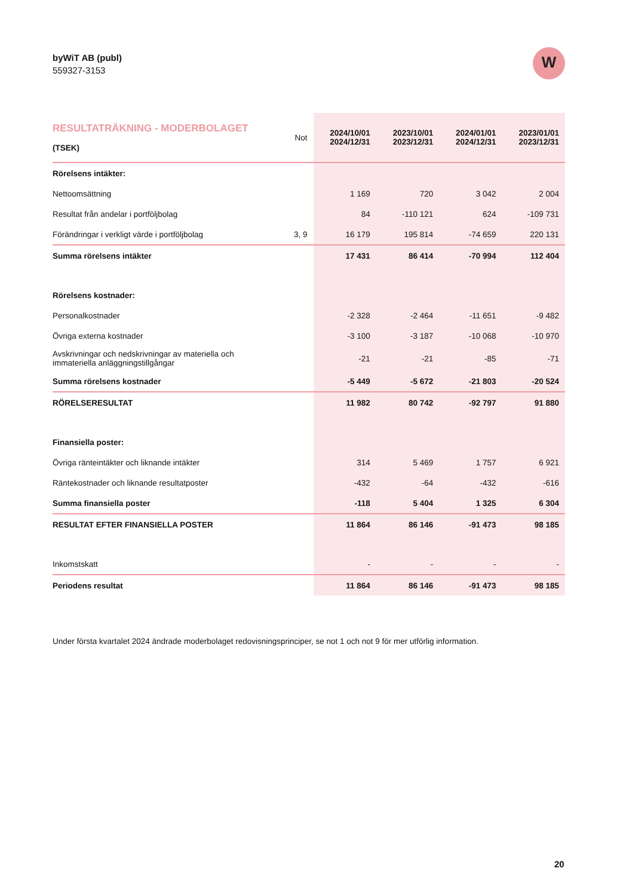byWiT AB (publ)
559327-3153
W
| RESULTATRÄKNING - MODERBOLAGET (TSEK) | Not | 2024/10/01 2024/12/31 | 2023/10/01 2023/12/31 | 2024/01/01 2024/12/31 | 2023/01/01 2023/12/31 |
| --- | --- | --- | --- | --- | --- |
| Rörelsens intäkter: | | | | | |
| Nettoomsättning | | 1 169 | 720 | 3 042 | 2 004 |
| Resultat från andelar i portföljbolag | | 84 | -110 121 | 624 | -109 731 |
| Förändringar i verkligt värde i portföljbolag | 3, 9 | 16 179 | 195 814 | -74 659 | 220 131 |
| Summa rörelsens intäkter | | 17 431 | 86 414 | -70 994 | 112 404 |
| Rörelsens kostnader: | | | | | |
| Personalkostnader | | -2 328 | -2 464 | -11 651 | -9 482 |
| Övriga externa kostnader | | -3 100 | -3 187 | -10 068 | -10 970 |
| Avskrivningar och nedskrivningar av materiella och immateriella anläggningstillgångar | | -21 | -21 | -85 | -71 |
| Summa rörelsens kostnader | | -5 449 | -5 672 | -21 803 | -20 524 |
| RÖRELSERESULTAT | | 11 982 | 80 742 | -92 797 | 91 880 |
| Finansiella poster: | | | | | |
| Övriga ränteintäkter och liknande intäkter | | 314 | 5 469 | 1 757 | 6 921 |
| Räntekostnader och liknande resultatposter | | -432 | -64 | -432 | -616 |
| Summa finansiella poster | | -118 | 5 404 | 1 325 | 6 304 |
| RESULTAT EFTER FINANSIELLA POSTER | | 11 864 | 86 146 | -91 473 | 98 185 |
| Inkomstskatt | | - | - | - | - |
| Periodens resultat | | 11 864 | 86 146 | -91 473 | 98 185 |
Under första kvartalet 2024 ändrade moderbolaget redovisningsprinciper, se not 1 och not 9 för mer utförlig information.
20